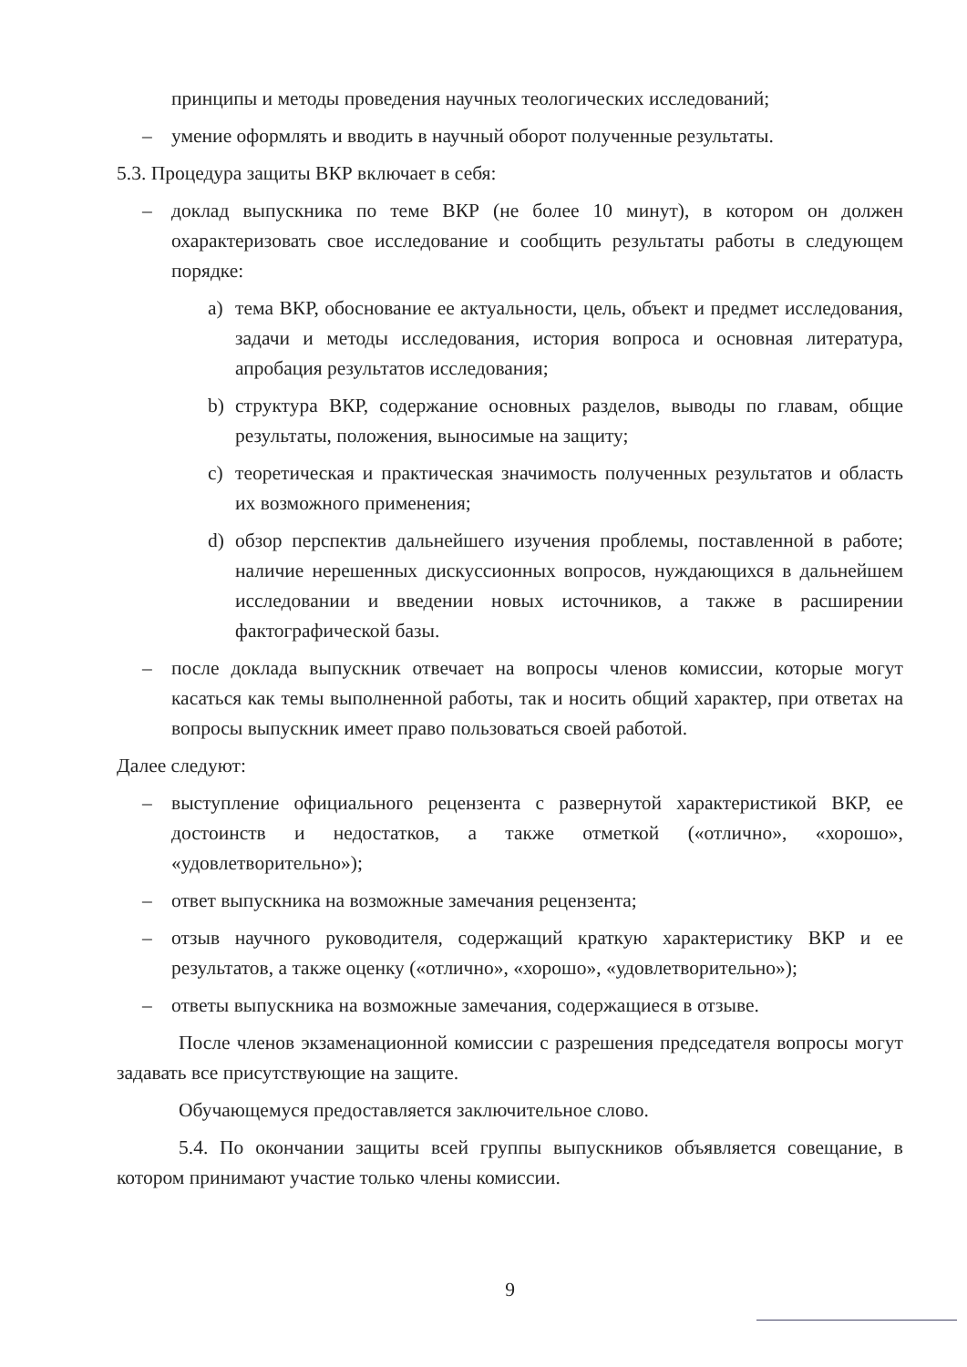принципы и методы проведения научных теологических исследований;
– умение оформлять и вводить в научный оборот полученные результаты.
5.3. Процедура защиты ВКР включает в себя:
– доклад выпускника по теме ВКР (не более 10 минут), в котором он должен охарактеризовать свое исследование и сообщить результаты работы в следующем порядке:
a) тема ВКР, обоснование ее актуальности, цель, объект и предмет исследования, задачи и методы исследования, история вопроса и основная литература, апробация результатов исследования;
b) структура ВКР, содержание основных разделов, выводы по главам, общие результаты, положения, выносимые на защиту;
c) теоретическая и практическая значимость полученных результатов и область их возможного применения;
d) обзор перспектив дальнейшего изучения проблемы, поставленной в работе; наличие нерешенных дискуссионных вопросов, нуждающихся в дальнейшем исследовании и введении новых источников, а также в расширении фактографической базы.
– после доклада выпускник отвечает на вопросы членов комиссии, которые могут касаться как темы выполненной работы, так и носить общий характер, при ответах на вопросы выпускник имеет право пользоваться своей работой.
Далее следуют:
– выступление официального рецензента с развернутой характеристикой ВКР, ее достоинств и недостатков, а также отметкой («отлично», «хорошо», «удовлетворительно»);
– ответ выпускника на возможные замечания рецензента;
– отзыв научного руководителя, содержащий краткую характеристику ВКР и ее результатов, а также оценку («отлично», «хорошо», «удовлетворительно»);
– ответы выпускника на возможные замечания, содержащиеся в отзыве.
После членов экзаменационной комиссии с разрешения председателя вопросы могут задавать все присутствующие на защите.
Обучающемуся предоставляется заключительное слово.
5.4. По окончании защиты всей группы выпускников объявляется совещание, в котором принимают участие только члены комиссии.
9